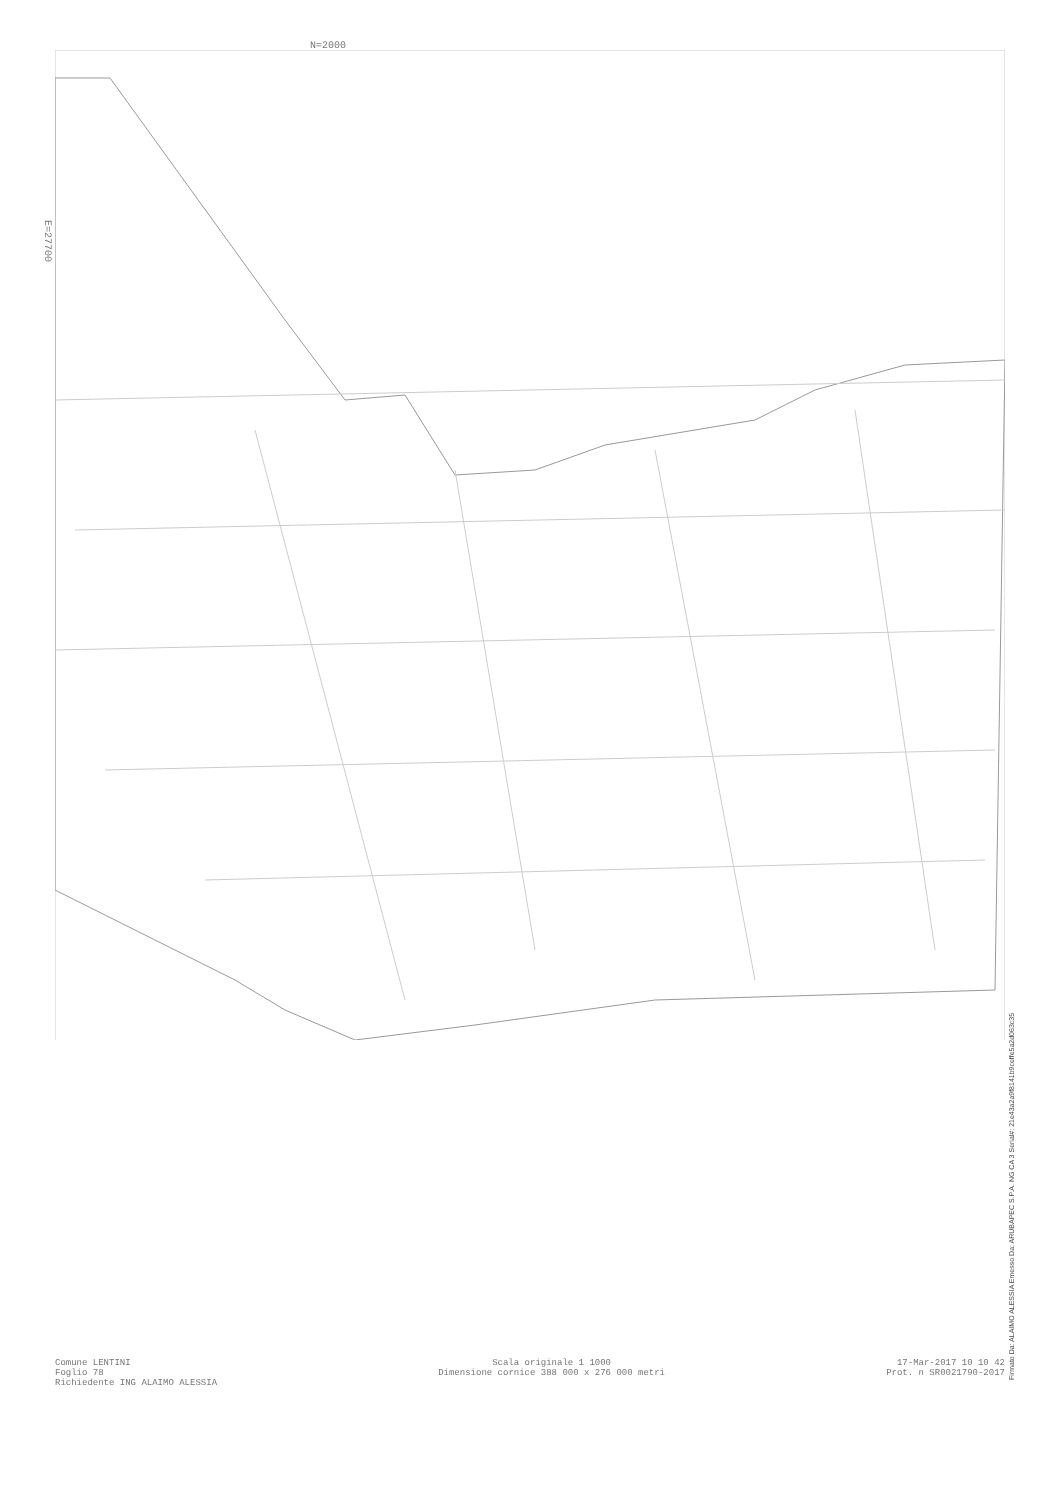N=2000
E=27700
Firmato Da: ALAIMO ALESSIA Emesso Da: ARUBAPEC S.P.A. NG CA 3 Serial#: 21e43a2a9f8141b9ceffe5a2d063c35
Comune LENTINI
Foglio 78
Richiedente ING ALAIMO ALESSIA
Scala originale 1 1000
Dimensione cornice 388 000 x 276 000 metri
17-Mar-2017 10 10 42
Prot. n SR0021790-2017